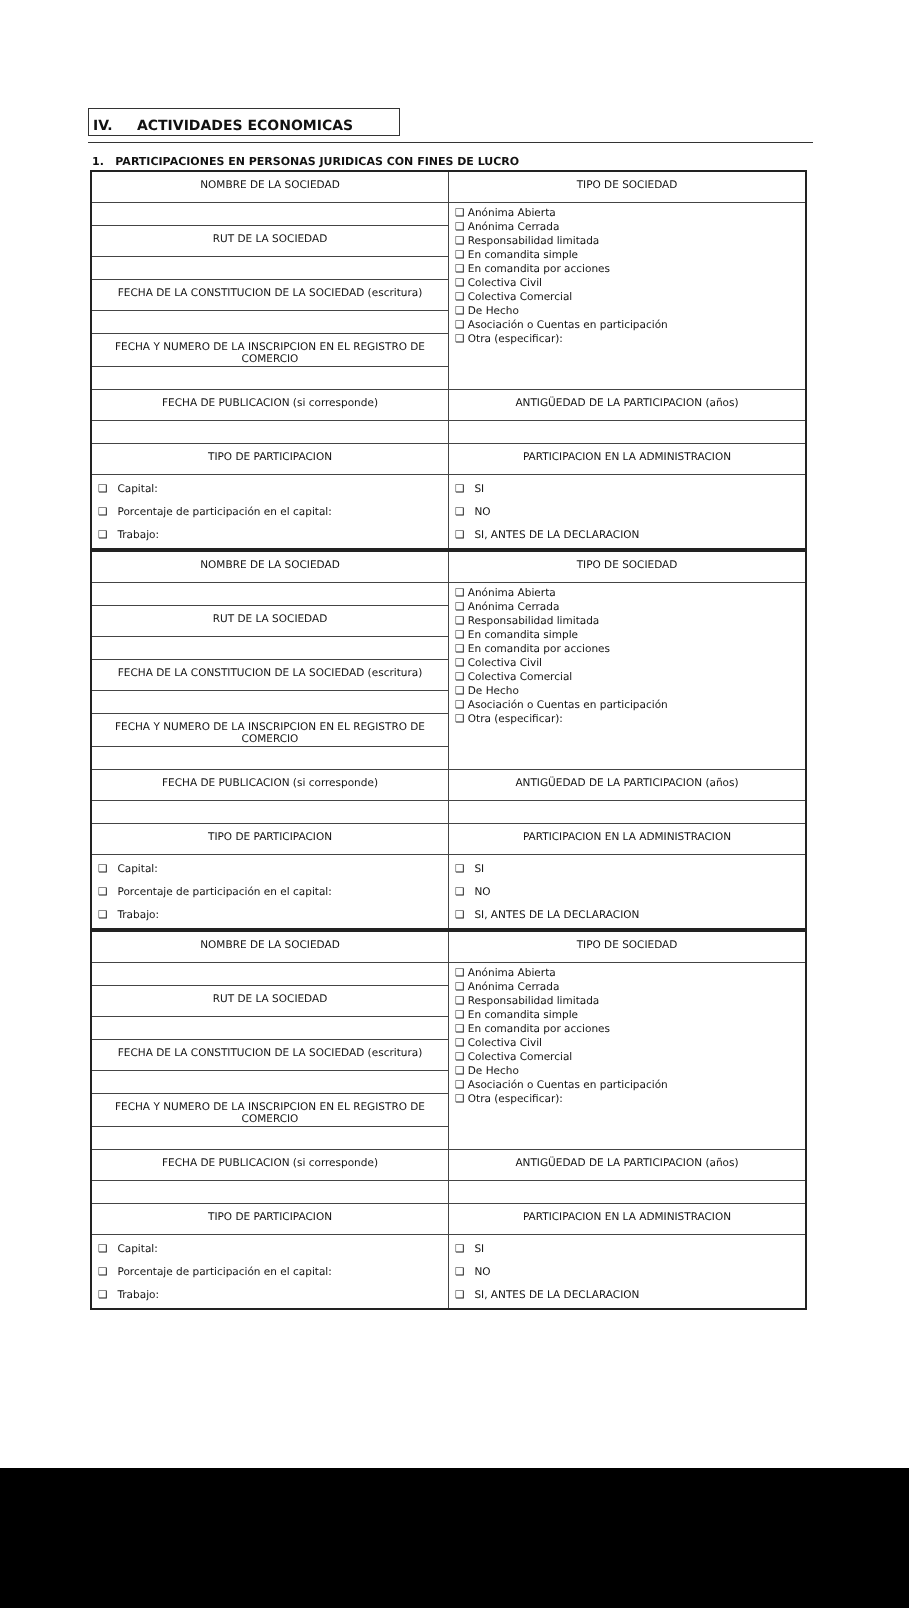IV. ACTIVIDADES ECONOMICAS
1. PARTICIPACIONES EN PERSONAS JURIDICAS CON FINES DE LUCRO
| NOMBRE DE LA SOCIEDAD | TIPO DE SOCIEDAD |
| | ❑ Anónima Abierta ❑ Anónima Cerrada ❑ Responsabilidad limitada ❑ En comandita simple ❑ En comandita por acciones ❑ Colectiva Civil ❑ Colectiva Comercial ❑ De Hecho ❑ Asociación o Cuentas en participación ❑ Otra (especificar): |
| RUT DE LA SOCIEDAD | |
| FECHA DE LA CONSTITUCION DE LA SOCIEDAD (escritura) | |
| FECHA Y NUMERO DE LA INSCRIPCION EN EL REGISTRO DE COMERCIO | |
| FECHA DE PUBLICACION (si corresponde) | ANTIGÜEDAD DE LA PARTICIPACION (años) |
| TIPO DE PARTICIPACION | PARTICIPACION EN LA ADMINISTRACION |
| ❑ Capital: ❑ Porcentaje de participación en el capital: ❑ Trabajo: | ❑ SI ❑ NO ❑ SI, ANTES DE LA DECLARACION |
| NOMBRE DE LA SOCIEDAD | TIPO DE SOCIEDAD |
| | ❑ Anónima Abierta ❑ Anónima Cerrada ❑ Responsabilidad limitada ❑ En comandita simple ❑ En comandita por acciones ❑ Colectiva Civil ❑ Colectiva Comercial ❑ De Hecho ❑ Asociación o Cuentas en participación ❑ Otra (especificar): |
| RUT DE LA SOCIEDAD | |
| FECHA DE LA CONSTITUCION DE LA SOCIEDAD (escritura) | |
| FECHA Y NUMERO DE LA INSCRIPCION EN EL REGISTRO DE COMERCIO | |
| FECHA DE PUBLICACION (si corresponde) | ANTIGÜEDAD DE LA PARTICIPACION (años) |
| TIPO DE PARTICIPACION | PARTICIPACION EN LA ADMINISTRACION |
| ❑ Capital: ❑ Porcentaje de participación en el capital: ❑ Trabajo: | ❑ SI ❑ NO ❑ SI, ANTES DE LA DECLARACION |
| NOMBRE DE LA SOCIEDAD | TIPO DE SOCIEDAD |
| | ❑ Anónima Abierta ❑ Anónima Cerrada ❑ Responsabilidad limitada ❑ En comandita simple ❑ En comandita por acciones ❑ Colectiva Civil ❑ Colectiva Comercial ❑ De Hecho ❑ Asociación o Cuentas en participación ❑ Otra (especificar): |
| RUT DE LA SOCIEDAD | |
| FECHA DE LA CONSTITUCION DE LA SOCIEDAD (escritura) | |
| FECHA Y NUMERO DE LA INSCRIPCION EN EL REGISTRO DE COMERCIO | |
| FECHA DE PUBLICACION (si corresponde) | ANTIGÜEDAD DE LA PARTICIPACION (años) |
| TIPO DE PARTICIPACION | PARTICIPACION EN LA ADMINISTRACION |
| ❑ Capital: ❑ Porcentaje de participación en el capital: ❑ Trabajo: | ❑ SI ❑ NO ❑ SI, ANTES DE LA DECLARACION |